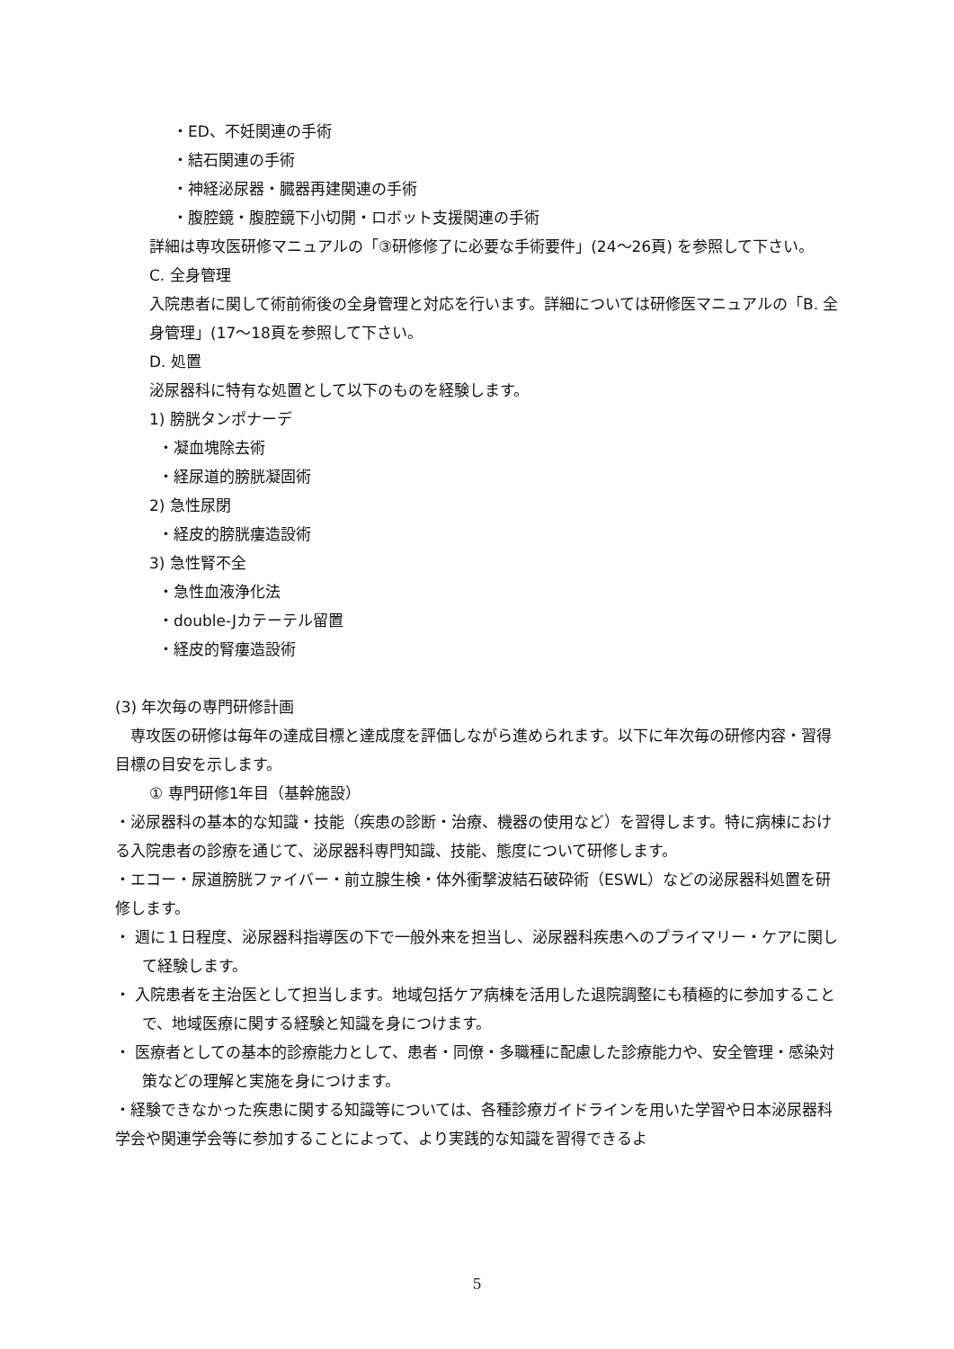・ED、不妊関連の手術
・結石関連の手術
・神経泌尿器・臓器再建関連の手術
・腹腔鏡・腹腔鏡下小切開・ロボット支援関連の手術
詳細は専攻医研修マニュアルの「③研修修了に必要な手術要件」(24～26頁) を参照して下さい。
C. 全身管理
入院患者に関して術前術後の全身管理と対応を行います。詳細については研修医マニュアルの「B. 全身管理」(17～18頁を参照して下さい。
D. 処置
泌尿器科に特有な処置として以下のものを経験します。
1) 膀胱タンポナーデ
・凝血塊除去術
・経尿道的膀胱凝固術
2) 急性尿閉
・経皮的膀胱瘻造設術
3) 急性腎不全
・急性血液浄化法
・double-Jカテーテル留置
・経皮的腎瘻造設術
(3) 年次毎の専門研修計画
　専攻医の研修は毎年の達成目標と達成度を評価しながら進められます。以下に年次毎の研修内容・習得目標の目安を示します。
① 専門研修1年目（基幹施設）
・泌尿器科の基本的な知識・技能（疾患の診断・治療、機器の使用など）を習得します。特に病棟における入院患者の診療を通じて、泌尿器科専門知識、技能、態度について研修します。
・エコー・尿道膀胱ファイバー・前立腺生検・体外衝撃波結石破砕術（ESWL）などの泌尿器科処置を研修します。
・ 週に１日程度、泌尿器科指導医の下で一般外来を担当し、泌尿器科疾患へのプライマリー・ケアに関して経験します。
・ 入院患者を主治医として担当します。地域包括ケア病棟を活用した退院調整にも積極的に参加することで、地域医療に関する経験と知識を身につけます。
・ 医療者としての基本的診療能力として、患者・同僚・多職種に配慮した診療能力や、安全管理・感染対策などの理解と実施を身につけます。
・経験できなかった疾患に関する知識等については、各種診療ガイドラインを用いた学習や日本泌尿器科学会や関連学会等に参加することによって、より実践的な知識を習得できるよ
5